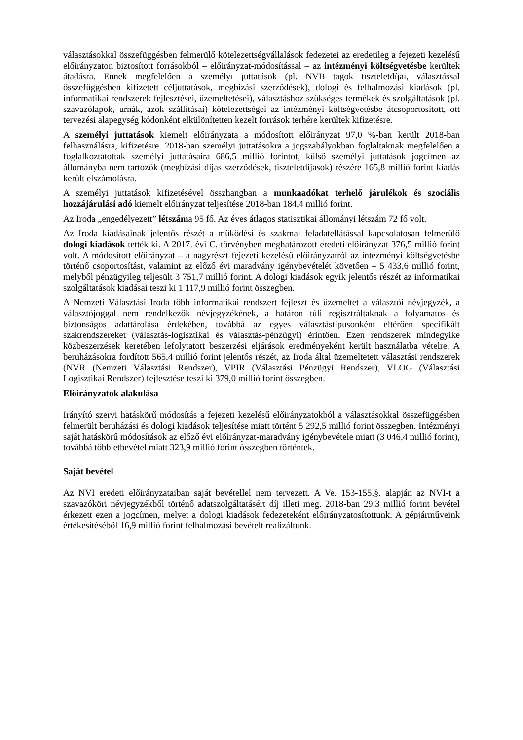választásokkal összefüggésben felmerülő kötelezettségvállalások fedezetei az eredetileg a fejezeti kezelésű előirányzaton biztosított forrásokból – előirányzat-módosítással – az intézményi költségvetésbe kerültek átadásra. Ennek megfelelően a személyi juttatások (pl. NVB tagok tiszteletdíjai, választással összefüggésben kifizetett céljuttatások, megbízási szerződések), dologi és felhalmozási kiadások (pl. informatikai rendszerek fejlesztései, üzemeltetései), választáshoz szükséges termékek és szolgáltatások (pl. szavazólapok, urnák, azok szállításai) kötelezettségei az intézményi költségvetésbe átcsoportosított, ott tervezési alapegység kódonként elkülönítetten kezelt források terhére kerültek kifizetésre.
A személyi juttatások kiemelt előirányzata a módosított előirányzat 97,0 %-ban került 2018-ban felhasználásra, kifizetésre. 2018-ban személyi juttatásokra a jogszabályokban foglaltaknak megfelelően a foglalkoztatottak személyi juttatásaira 686,5 millió forintot, külső személyi juttatások jogcímen az állományba nem tartozók (megbízási díjas szerződések, tiszteletdíjasok) részére 165,8 millió forint kiadás került elszámolásra.
A személyi juttatások kifizetésével összhangban a munkaadókat terhelő járulékok és szociális hozzájárulási adó kiemelt előirányzat teljesítése 2018-ban 184,4 millió forint.
Az Iroda „engedélyezett” létszáma 95 fő. Az éves átlagos statisztikai állományi létszám 72 fő volt.
Az Iroda kiadásainak jelentős részét a működési és szakmai feladatellátással kapcsolatosan felmerülő dologi kiadások tették ki. A 2017. évi C. törvényben meghatározott eredeti előirányzat 376,5 millió forint volt. A módosított előirányzat – a nagyrészt fejezeti kezelésű előirányzatról az intézményi költségvetésbe történő csoportosítást, valamint az előző évi maradvány igénybevételét követően – 5 433,6 millió forint, melyből pénzügyileg teljesült 3 751,7 millió forint. A dologi kiadások egyik jelentős részét az informatikai szolgáltatások kiadásai teszi ki 1 117,9 millió forint összegben.
A Nemzeti Választási Iroda több informatikai rendszert fejleszt és üzemeltet a választói névjegyzék, a választójoggal nem rendelkezők névjegyzékének, a határon túli regisztráltaknak a folyamatos és biztonságos adattárolása érdekében, továbbá az egyes választástípusonként eltérően specifikált szakrendszereket (választás-logisztikai és választás-pénzügyi) érintően. Ezen rendszerek mindegyike közbeszerzések keretében lefolytatott beszerzési eljárások eredményeként került használatba vételre. A beruházásokra fordított 565,4 millió forint jelentős részét, az Iroda által üzemeltetett választási rendszerek (NVR (Nemzeti Választási Rendszer), VPIR (Választási Pénzügyi Rendszer), VLOG (Választási Logisztikai Rendszer) fejlesztése teszi ki 379,0 millió forint összegben.
Előirányzatok alakulása
Irányító szervi hatáskörű módosítás a fejezeti kezelésű előirányzatokból a választásokkal összefüggésben felmerült beruházási és dologi kiadások teljesítése miatt történt 5 292,5 millió forint összegben. Intézményi saját hatáskörű módosítások az előző évi előirányzat-maradvány igénybevétele miatt (3 046,4 millió forint), továbbá többletbevétel miatt 323,9 millió forint összegben történtek.
Saját bevétel
Az NVI eredeti előirányzataiban saját bevétellel nem tervezett. A Ve. 153-155.§. alapján az NVI-t a szavazóköri névjegyzékből történő adatszolgáltatásért díj illeti meg. 2018-ban 29,3 millió forint bevétel érkezett ezen a jogcímen, melyet a dologi kiadások fedezeteként előirányzatosítottunk. A gépjárműveink értékesítéséből 16,9 millió forint felhalmozási bevételt realizáltunk.